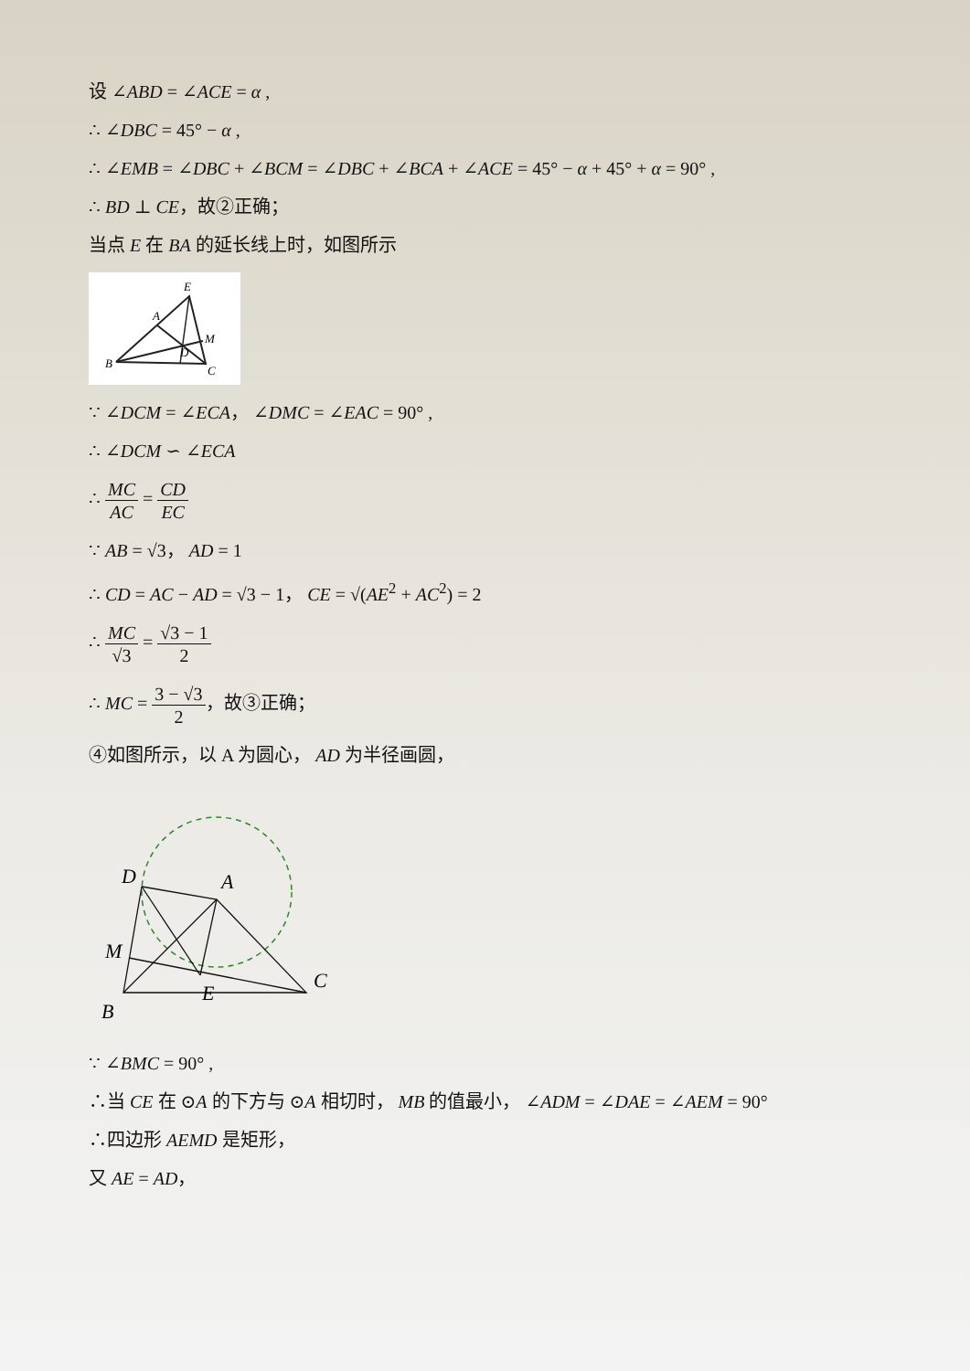设 ∠ABD = ∠ACE = α ,
∴ ∠DBC = 45° − α ,
∴ ∠EMB = ∠DBC + ∠BCM = ∠DBC + ∠BCA + ∠ACE = 45° − α + 45° + α = 90° ,
∴ BD ⊥ CE，故②正确；
当点 E 在 BA 的延长线上时，如图所示
E
A
M
D
B
C
∵ ∠DCM = ∠ECA， ∠DMC = ∠EAC = 90° ,
∴ ∠DCM ∽ ∠ECA
∴ MC AC = CD EC
∵ AB = √3， AD = 1
∴ CD = AC − AD = √3 − 1， CE = √(AE<sup>2</sup> + AC<sup>2</sup>) = 2
∴ MC √3 = √3 − 1 2
∴ MC = 3 − √3 2，故③正确；
④如图所示，以 A 为圆心， AD 为半径画圆，
D
A
M
B
E
C
∵ ∠BMC = 90° ,
∴当 CE 在 ⊙A 的下方与 ⊙A 相切时， MB 的值最小， ∠ADM = ∠DAE = ∠AEM = 90°
∴四边形 AEMD 是矩形，
又 AE = AD，